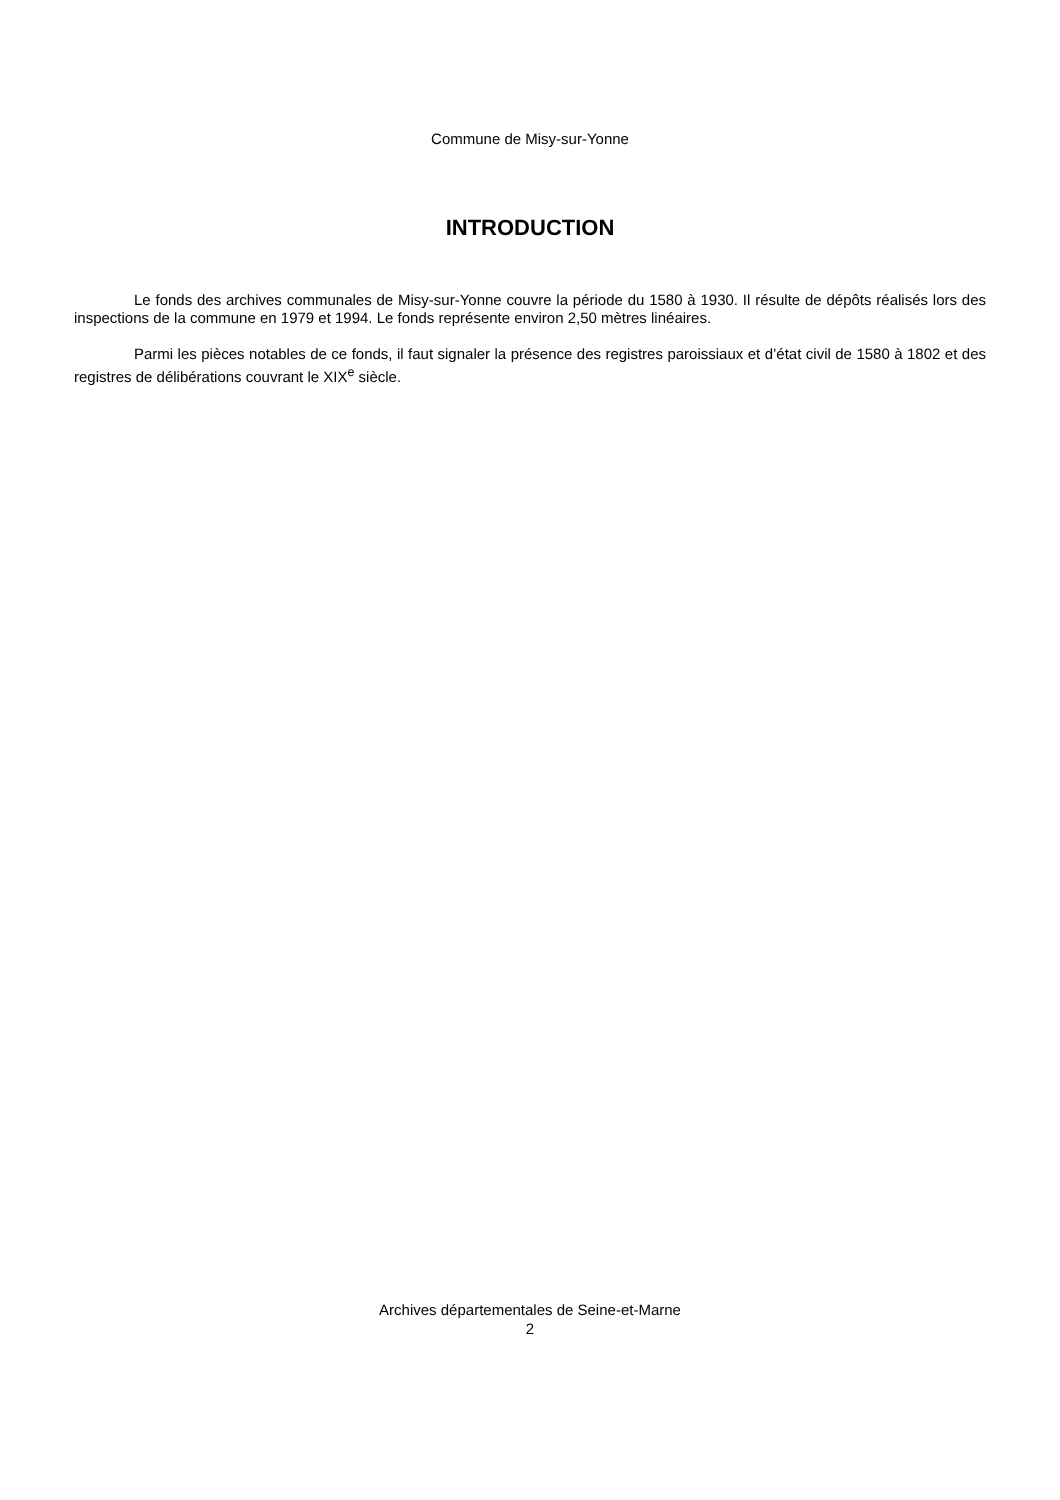Commune de Misy-sur-Yonne
INTRODUCTION
Le fonds des archives communales de Misy-sur-Yonne couvre la période du 1580 à 1930. Il résulte de dépôts réalisés lors des inspections de la commune en 1979 et 1994. Le fonds représente environ 2,50 mètres linéaires.
Parmi les pièces notables de ce fonds, il faut signaler la présence des registres paroissiaux et d’état civil de 1580 à 1802 et des registres de délibérations couvrant le XIX<sup>e</sup> siècle.
Archives départementales de Seine-et-Marne
2